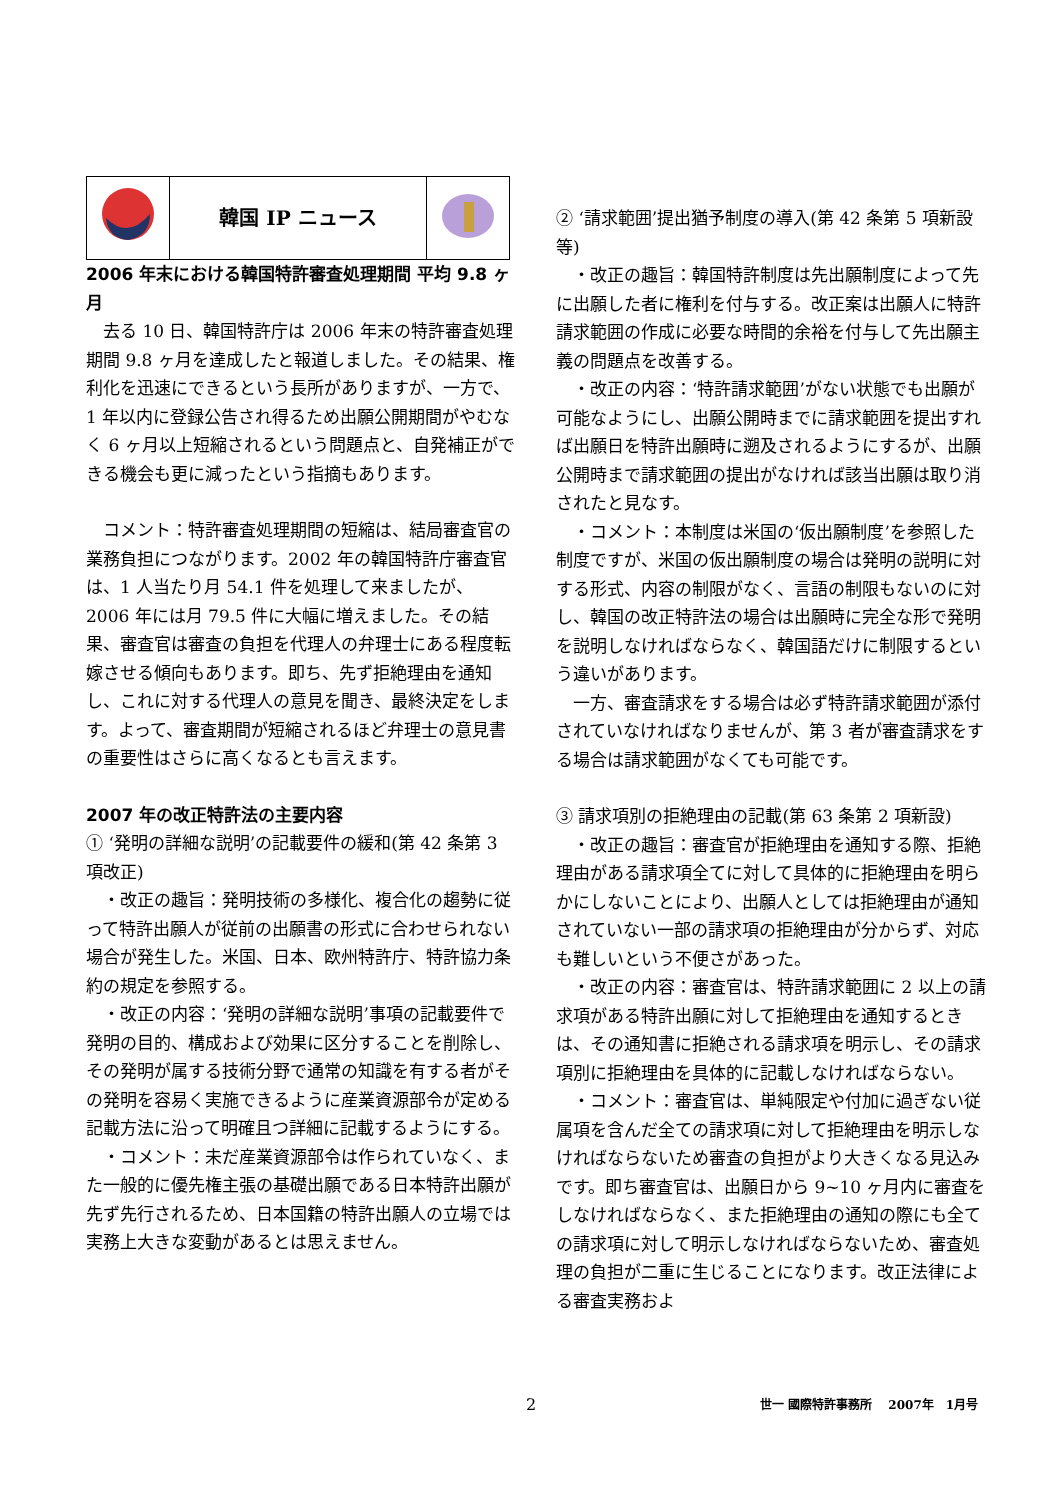| | 韓国 IP ニュース | |
2006 年末における韓国特許審査処理期間 平均 9.8 ヶ月
去る 10 日、韓国特許庁は 2006 年末の特許審査処理期間 9.8 ヶ月を達成したと報道しました。その結果、権利化を迅速にできるという長所がありますが、一方で、1 年以内に登録公告され得るため出願公開期間がやむなく 6 ヶ月以上短縮されるという問題点と、自発補正ができる機会も更に減ったという指摘もあります。
コメント：特許審査処理期間の短縮は、結局審査官の業務負担につながります。2002 年の韓国特許庁審査官は、1 人当たり月 54.1 件を処理して来ましたが、2006 年には月 79.5 件に大幅に増えました。その結果、審査官は審査の負担を代理人の弁理士にある程度転嫁させる傾向もあります。即ち、先ず拒絶理由を通知し、これに対する代理人の意見を聞き、最終決定をします。よって、審査期間が短縮されるほど弁理士の意見書の重要性はさらに高くなるとも言えます。
2007 年の改正特許法の主要内容
① ‘発明の詳細な説明’の記載要件の緩和(第 42 条第 3 項改正)
・改正の趣旨：発明技術の多様化、複合化の趨勢に従って特許出願人が従前の出願書の形式に合わせられない場合が発生した。米国、日本、欧州特許庁、特許協力条約の規定を参照する。
・改正の内容：‘発明の詳細な説明’事項の記載要件で発明の目的、構成および効果に区分することを削除し、その発明が属する技術分野で通常の知識を有する者がその発明を容易く実施できるように産業資源部令が定める記載方法に沿って明確且つ詳細に記載するようにする。
・コメント：未だ産業資源部令は作られていなく、また一般的に優先権主張の基礎出願である日本特許出願が先ず先行されるため、日本国籍の特許出願人の立場では実務上大きな変動があるとは思えません。
② ‘請求範囲’提出猶予制度の導入(第 42 条第 5 項新設等)
・改正の趣旨：韓国特許制度は先出願制度によって先に出願した者に権利を付与する。改正案は出願人に特許請求範囲の作成に必要な時間的余裕を付与して先出願主義の問題点を改善する。
・改正の内容：‘特許請求範囲’がない状態でも出願が可能なようにし、出願公開時までに請求範囲を提出すれば出願日を特許出願時に遡及されるようにするが、出願公開時まで請求範囲の提出がなければ該当出願は取り消されたと見なす。
・コメント：本制度は米国の‘仮出願制度’を参照した制度ですが、米国の仮出願制度の場合は発明の説明に対する形式、内容の制限がなく、言語の制限もないのに対し、韓国の改正特許法の場合は出願時に完全な形で発明を説明しなければならなく、韓国語だけに制限するという違いがあります。
一方、審査請求をする場合は必ず特許請求範囲が添付されていなければなりませんが、第 3 者が審査請求をする場合は請求範囲がなくても可能です。
③ 請求項別の拒絶理由の記載(第 63 条第 2 項新設)
・改正の趣旨：審査官が拒絶理由を通知する際、拒絶理由がある請求項全てに対して具体的に拒絶理由を明らかにしないことにより、出願人としては拒絶理由が通知されていない一部の請求項の拒絶理由が分からず、対応も難しいという不便さがあった。
・改正の内容：審査官は、特許請求範囲に 2 以上の請求項がある特許出願に対して拒絶理由を通知するときは、その通知書に拒絶される請求項を明示し、その請求項別に拒絶理由を具体的に記載しなければならない。
・コメント：審査官は、単純限定や付加に過ぎない従属項を含んだ全ての請求項に対して拒絶理由を明示しなければならないため審査の負担がより大きくなる見込みです。即ち審査官は、出願日から 9~10 ヶ月内に審査をしなければならなく、また拒絶理由の通知の際にも全ての請求項に対して明示しなければならないため、審査処理の負担が二重に生じることになります。改正法律による審査実務およ
2 世一 國際特許事務所　 2007年　1月号